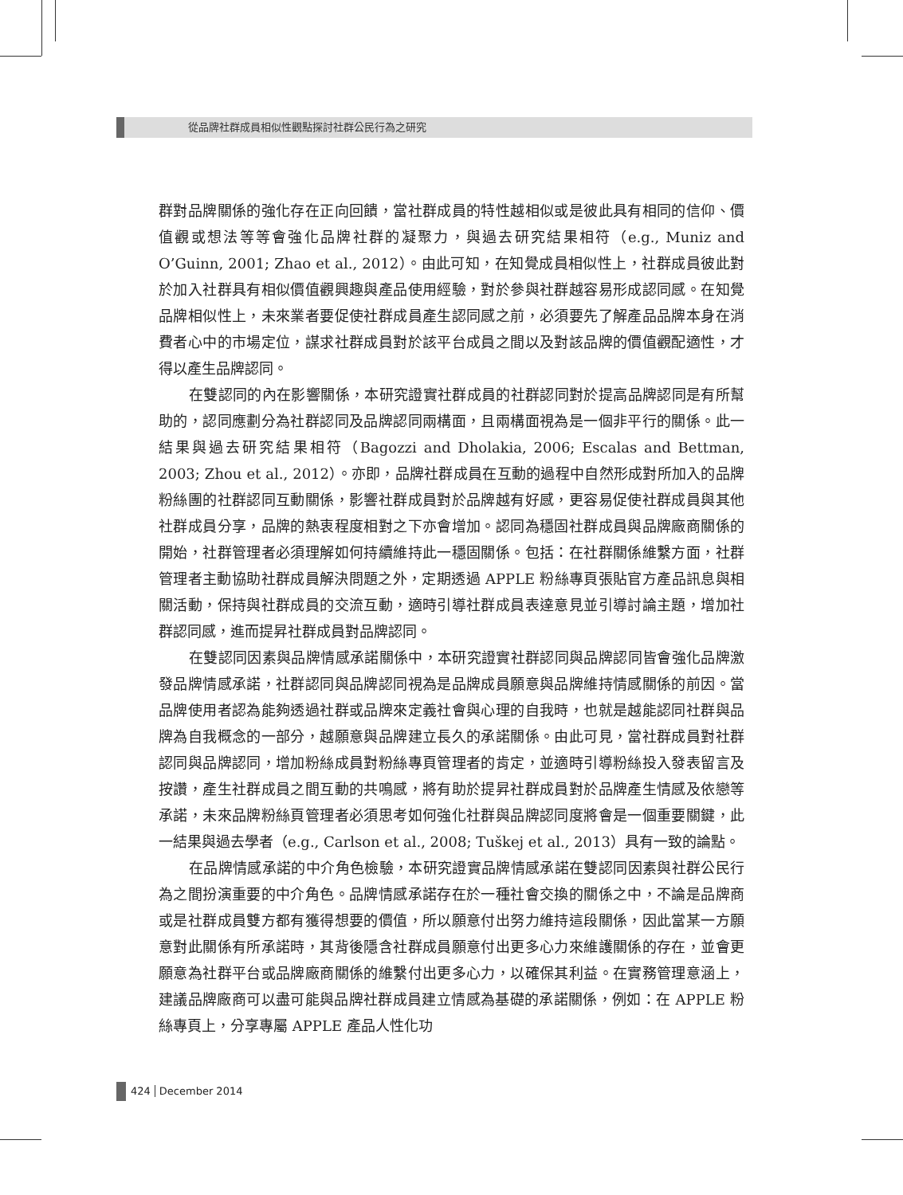從品牌社群成員相似性觀點探討社群公民行為之研究
群對品牌關係的強化存在正向回饋，當社群成員的特性越相似或是彼此具有相同的信仰、價值觀或想法等等會強化品牌社群的凝聚力，與過去研究結果相符（e.g., Muniz and O’Guinn, 2001; Zhao et al., 2012）。由此可知，在知覺成員相似性上，社群成員彼此對於加入社群具有相似價值觀興趣與產品使用經驗，對於參與社群越容易形成認同感。在知覺品牌相似性上，未來業者要促使社群成員產生認同感之前，必須要先了解產品品牌本身在消費者心中的市場定位，謀求社群成員對於該平台成員之間以及對該品牌的價值觀配適性，才得以產生品牌認同。
在雙認同的內在影響關係，本研究證實社群成員的社群認同對於提高品牌認同是有所幫助的，認同應劃分為社群認同及品牌認同兩構面，且兩構面視為是一個非平行的關係。此一結果與過去研究結果相符（Bagozzi and Dholakia, 2006; Escalas and Bettman, 2003; Zhou et al., 2012）。亦即，品牌社群成員在互動的過程中自然形成對所加入的品牌粉絲團的社群認同互動關係，影響社群成員對於品牌越有好感，更容易促使社群成員與其他社群成員分享，品牌的熱衷程度相對之下亦會增加。認同為穩固社群成員與品牌廠商關係的開始，社群管理者必須理解如何持續維持此一穩固關係。包括：在社群關係維繫方面，社群管理者主動協助社群成員解決問題之外，定期透過 APPLE 粉絲專頁張貼官方產品訊息與相關活動，保持與社群成員的交流互動，適時引導社群成員表達意見並引導討論主題，增加社群認同感，進而提昇社群成員對品牌認同。
在雙認同因素與品牌情感承諾關係中，本研究證實社群認同與品牌認同皆會強化品牌激發品牌情感承諾，社群認同與品牌認同視為是品牌成員願意與品牌維持情感關係的前因。當品牌使用者認為能夠透過社群或品牌來定義社會與心理的自我時，也就是越能認同社群與品牌為自我概念的一部分，越願意與品牌建立長久的承諾關係。由此可見，當社群成員對社群認同與品牌認同，增加粉絲成員對粉絲專頁管理者的肯定，並適時引導粉絲投入發表留言及按讚，產生社群成員之間互動的共鳴感，將有助於提昇社群成員對於品牌產生情感及依戀等承諾，未來品牌粉絲頁管理者必須思考如何強化社群與品牌認同度將會是一個重要關鍵，此一結果與過去學者（e.g., Carlson et al., 2008; Tuškej et al., 2013）具有一致的論點。
在品牌情感承諾的中介角色檢驗，本研究證實品牌情感承諾在雙認同因素與社群公民行為之間扮演重要的中介角色。品牌情感承諾存在於一種社會交換的關係之中，不論是品牌商或是社群成員雙方都有獲得想要的價值，所以願意付出努力維持這段關係，因此當某一方願意對此關係有所承諾時，其背後隱含社群成員願意付出更多心力來維護關係的存在，並會更願意為社群平台或品牌廠商關係的維繫付出更多心力，以確保其利益。在實務管理意涵上，建議品牌廠商可以盡可能與品牌社群成員建立情感為基礎的承諾關係，例如：在 APPLE 粉絲專頁上，分享專屬 APPLE 產品人性化功
424 December 2014